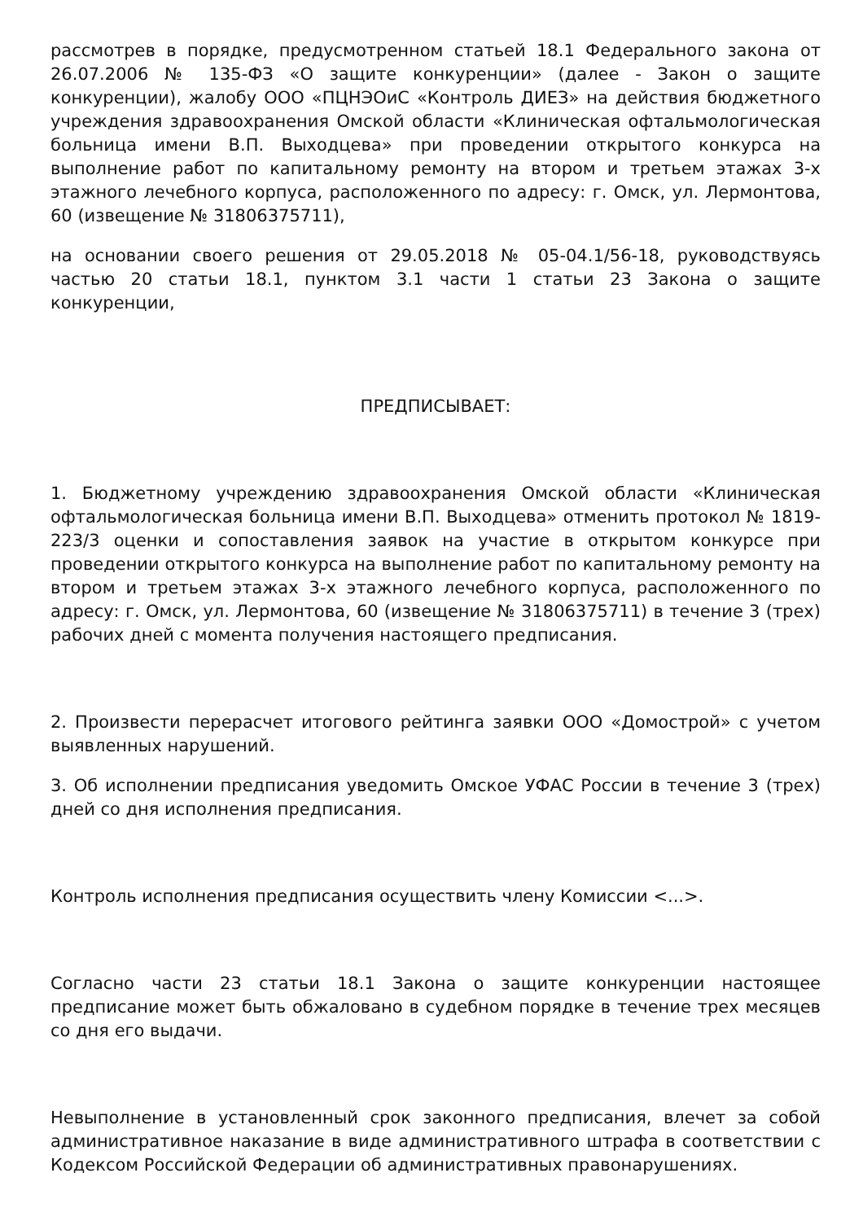рассмотрев в порядке, предусмотренном статьей 18.1 Федерального закона от 26.07.2006 № 135-ФЗ «О защите конкуренции» (далее - Закон о защите конкуренции), жалобу ООО «ПЦНЭОиС «Контроль ДИЕЗ» на действия бюджетного учреждения здравоохранения Омской области «Клиническая офтальмологическая больница имени В.П. Выходцева» при проведении открытого конкурса на выполнение работ по капитальному ремонту на втором и третьем этажах 3-х этажного лечебного корпуса, расположенного по адресу: г. Омск, ул. Лермонтова, 60 (извещение № 31806375711),
на основании своего решения от 29.05.2018 № 05-04.1/56-18, руководствуясь частью 20 статьи 18.1, пунктом 3.1 части 1 статьи 23 Закона о защите конкуренции,
ПРЕДПИСЫВАЕТ:
1. Бюджетному учреждению здравоохранения Омской области «Клиническая офтальмологическая больница имени В.П. Выходцева» отменить протокол № 1819-223/3 оценки и сопоставления заявок на участие в открытом конкурсе при проведении открытого конкурса на выполнение работ по капитальному ремонту на втором и третьем этажах 3-х этажного лечебного корпуса, расположенного по адресу: г. Омск, ул. Лермонтова, 60 (извещение № 31806375711) в течение 3 (трех) рабочих дней с момента получения настоящего предписания.
2. Произвести перерасчет итогового рейтинга заявки ООО «Домострой» с учетом выявленных нарушений.
3. Об исполнении предписания уведомить Омское УФАС России в течение 3 (трех) дней со дня исполнения предписания.
Контроль исполнения предписания осуществить члену Комиссии <...>.
Согласно части 23 статьи 18.1 Закона о защите конкуренции настоящее предписание может быть обжаловано в судебном порядке в течение трех месяцев со дня его выдачи.
Невыполнение в установленный срок законного предписания, влечет за собой административное наказание в виде административного штрафа в соответствии с Кодексом Российской Федерации об административных правонарушениях.